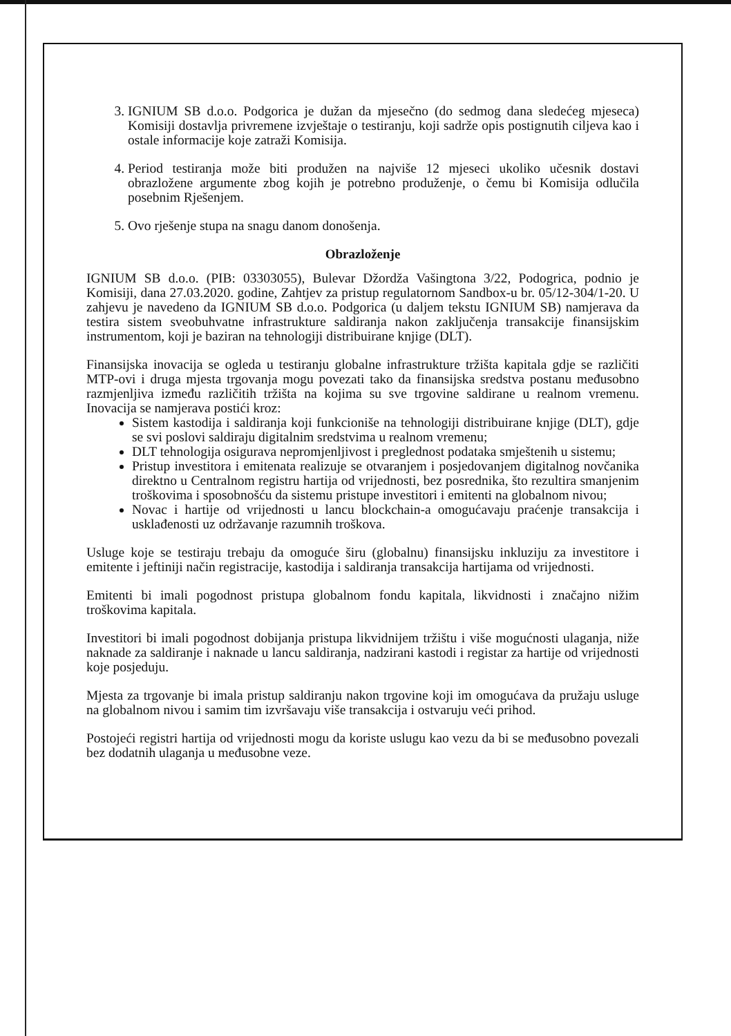3. IGNIUM SB d.o.o. Podgorica je dužan da mjesečno (do sedmog dana sledećeg mjeseca) Komisiji dostavlja privremene izvještaje o testiranju, koji sadrže opis postignutih ciljeva kao i ostale informacije koje zatraži Komisija.
4. Period testiranja može biti produžen na najviše 12 mjeseci ukoliko učesnik dostavi obrazložene argumente zbog kojih je potrebno produženje, o čemu bi Komisija odlučila posebnim Rješenjem.
5. Ovo rješenje stupa na snagu danom donošenja.
Obrazloženje
IGNIUM SB d.o.o. (PIB: 03303055), Bulevar Džordža Vašingtona 3/22, Podogrica, podnio je Komisiji, dana 27.03.2020. godine, Zahtjev za pristup regulatornom Sandbox-u br. 05/12-304/1-20. U zahjevu je navedeno da IGNIUM SB d.o.o. Podgorica (u daljem tekstu IGNIUM SB) namjerava da testira sistem sveobuhvatne infrastrukture saldiranja nakon zaključenja transakcije finansijskim instrumentom, koji je baziran na tehnologiji distribuirane knjige (DLT).
Finansijska inovacija se ogleda u testiranju globalne infrastrukture tržišta kapitala gdje se različiti MTP-ovi i druga mjesta trgovanja mogu povezati tako da finansijska sredstva postanu međusobno razmjenljiva između različitih tržišta na kojima su sve trgovine saldirane u realnom vremenu. Inovacija se namjerava postići kroz:
Sistem kastodija i saldiranja koji funkcioniše na tehnologiji distribuirane knjige (DLT), gdje se svi poslovi saldiraju digitalnim sredstvima u realnom vremenu;
DLT tehnologija osigurava nepromjenljivost i preglednost podataka smještenih u sistemu;
Pristup investitora i emitenata realizuje se otvaranjem i posjedovanjem digitalnog novčanika direktno u Centralnom registru hartija od vrijednosti, bez posrednika, što rezultira smanjenim troškovima i sposobnošću da sistemu pristupe investitori i emitenti na globalnom nivou;
Novac i hartije od vrijednosti u lancu blockchain-a omogućavaju praćenje transakcija i usklađenosti uz održavanje razumnih troškova.
Usluge koje se testiraju trebaju da omoguće širu (globalnu) finansijsku inkluziju za investitore i emitente i jeftiniji način registracije, kastodija i saldiranja transakcija hartijama od vrijednosti.
Emitenti bi imali pogodnost pristupa globalnom fondu kapitala, likvidnosti i značajno nižim troškovima kapitala.
Investitori bi imali pogodnost dobijanja pristupa likvidnijem tržištu i više mogućnosti ulaganja, niže naknade za saldiranje i naknade u lancu saldiranja, nadzirani kastodi i registar za hartije od vrijednosti koje posjeduju.
Mjesta za trgovanje bi imala pristup saldiranju nakon trgovine koji im omogućava da pružaju usluge na globalnom nivou i samim tim izvršavaju više transakcija i ostvaruju veći prihod.
Postojeći registri hartija od vrijednosti mogu da koriste uslugu kao vezu da bi se međusobno povezali bez dodatnih ulaganja u međusobne veze.